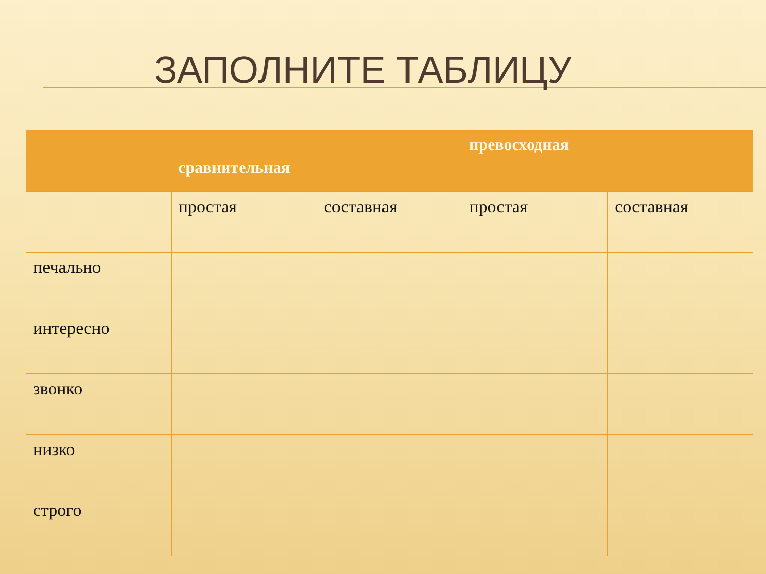ЗАПОЛНИТЕ ТАБЛИЦУ
| | сравнительная | | превосходная | |
| --- | --- | --- | --- | --- |
| | простая | составная | простая | составная |
| печально | | | | |
| интересно | | | | |
| звонко | | | | |
| низко | | | | |
| строго | | | | |